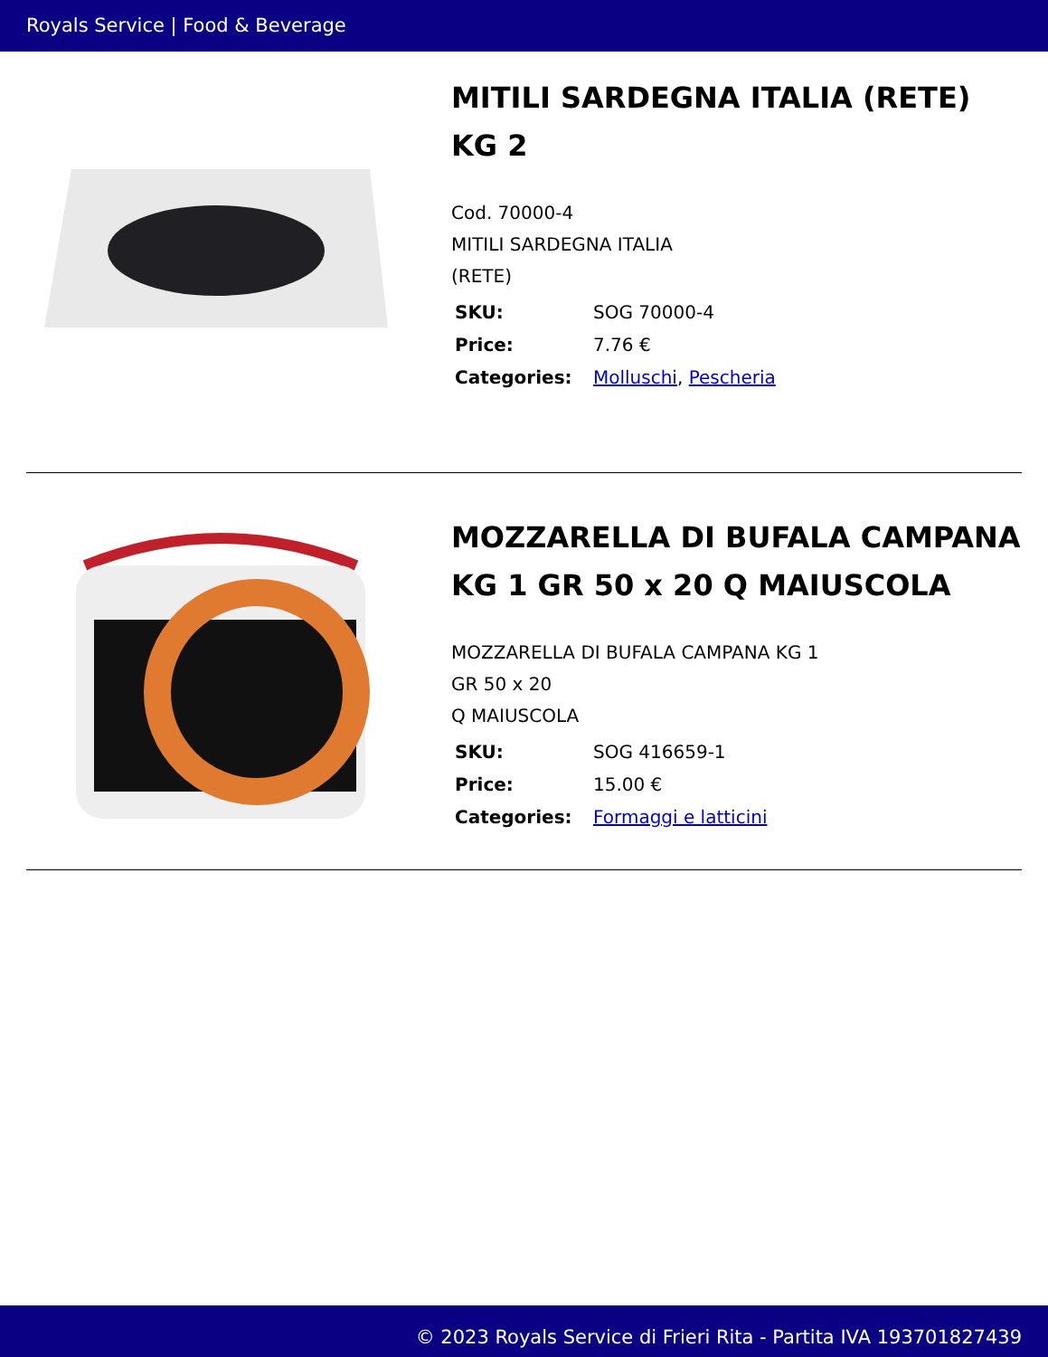Royals Service | Food & Beverage
MITILI SARDEGNA ITALIA (RETE) KG 2
Cod. 70000-4
MITILI SARDEGNA ITALIA
(RETE)
| SKU: | SOG 70000-4 |
| Price: | 7.76 € |
| Categories: | Molluschi , Pescheria |
MOZZARELLA DI BUFALA CAMPANA KG 1 GR 50 x 20 Q MAIUSCOLA
MOZZARELLA DI BUFALA CAMPANA KG 1
GR 50 x 20
Q MAIUSCOLA
| SKU: | SOG 416659-1 |
| Price: | 15.00 € |
| Categories: | Formaggi e latticini |
© 2023 Royals Service di Frieri Rita - Partita IVA 193701827439